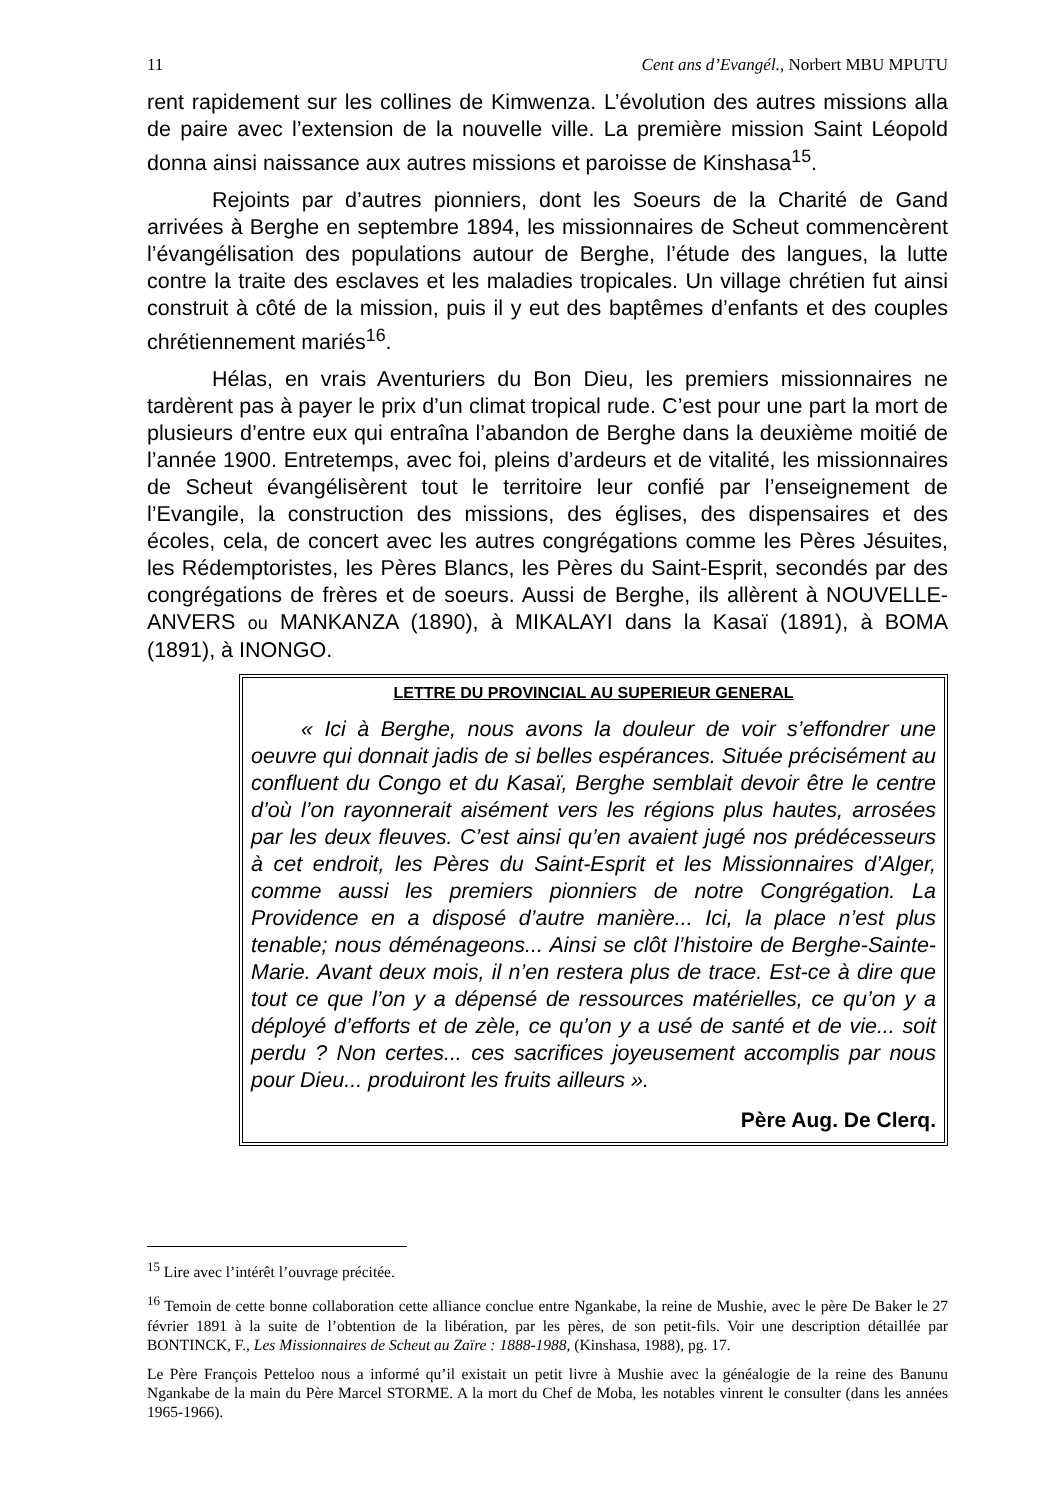11 Cent ans d’Evangél., Norbert MBU MPUTU
rent rapidement sur les collines de Kimwenza. L’évolution des autres missions alla de paire avec l’extension de la nouvelle ville. La première mission Saint Léopold donna ainsi naissance aux autres missions et paroisse de Kinshasa<sup>15</sup>.
Rejoints par d’autres pionniers, dont les Soeurs de la Charité de Gand arrivées à Berghe en septembre 1894, les missionnaires de Scheut commencèrent l’évangélisation des populations autour de Berghe, l’étude des langues, la lutte contre la traite des esclaves et les maladies tropicales. Un village chrétien fut ainsi construit à côté de la mission, puis il y eut des baptêmes d’enfants et des couples chrétiennement mariés<sup>16</sup>.
Hélas, en vrais Aventuriers du Bon Dieu, les premiers missionnaires ne tardèrent pas à payer le prix d’un climat tropical rude. C’est pour une part la mort de plusieurs d’entre eux qui entraîna l’abandon de Berghe dans la deuxième moitié de l’année 1900. Entretemps, avec foi, pleins d’ardeurs et de vitalité, les missionnaires de Scheut évangélisèrent tout le territoire leur confié par l’enseignement de l’Evangile, la construction des missions, des églises, des dispensaires et des écoles, cela, de concert avec les autres congrégations comme les Pères Jésuites, les Rédemptoristes, les Pères Blancs, les Pères du Saint-Esprit, secondés par des congrégations de frères et de soeurs. Aussi de Berghe, ils allèrent à NOUVELLE-ANVERS ou MANKANZA (1890), à MIKALAYI dans la Kasaï (1891), à BOMA (1891), à INONGO.
LETTRE DU PROVINCIAL AU SUPERIEUR GENERAL
« Ici à Berghe, nous avons la douleur de voir s’effondrer une oeuvre qui donnait jadis de si belles espérances. Située précisément au confluent du Congo et du Kasaï, Berghe semblait devoir être le centre d’où l’on rayonnerait aisément vers les régions plus hautes, arrosées par les deux fleuves. C’est ainsi qu’en avaient jugé nos prédécesseurs à cet endroit, les Pères du Saint-Esprit et les Missionnaires d’Alger, comme aussi les premiers pionniers de notre Congrégation. La Providence en a disposé d’autre manière... Ici, la place n’est plus tenable; nous déménageons... Ainsi se clôt l’histoire de Berghe-Sainte-Marie. Avant deux mois, il n’en restera plus de trace. Est-ce à dire que tout ce que l’on y a dépensé de ressources matérielles, ce qu’on y a déployé d’efforts et de zèle, ce qu’on y a usé de santé et de vie... soit perdu ? Non certes... ces sacrifices joyeusement accomplis par nous pour Dieu... produiront les fruits ailleurs ».
Père Aug. De Clerq.
<sup>15</sup> Lire avec l’intérêt l’ouvrage précitée.
<sup>16</sup> Temoin de cette bonne collaboration cette alliance conclue entre Ngankabe, la reine de Mushie, avec le père De Baker le 27 février 1891 à la suite de l’obtention de la libération, par les pères, de son petit-fils. Voir une description détaillée par BONTINCK, F., Les Missionnaires de Scheut au Zaïre : 1888-1988, (Kinshasa, 1988), pg. 17.
Le Père François Petteloo nous a informé qu’il existait un petit livre à Mushie avec la généalogie de la reine des Banunu Ngankabe de la main du Père Marcel STORME. A la mort du Chef de Moba, les notables vinrent le consulter (dans les années 1965-1966).